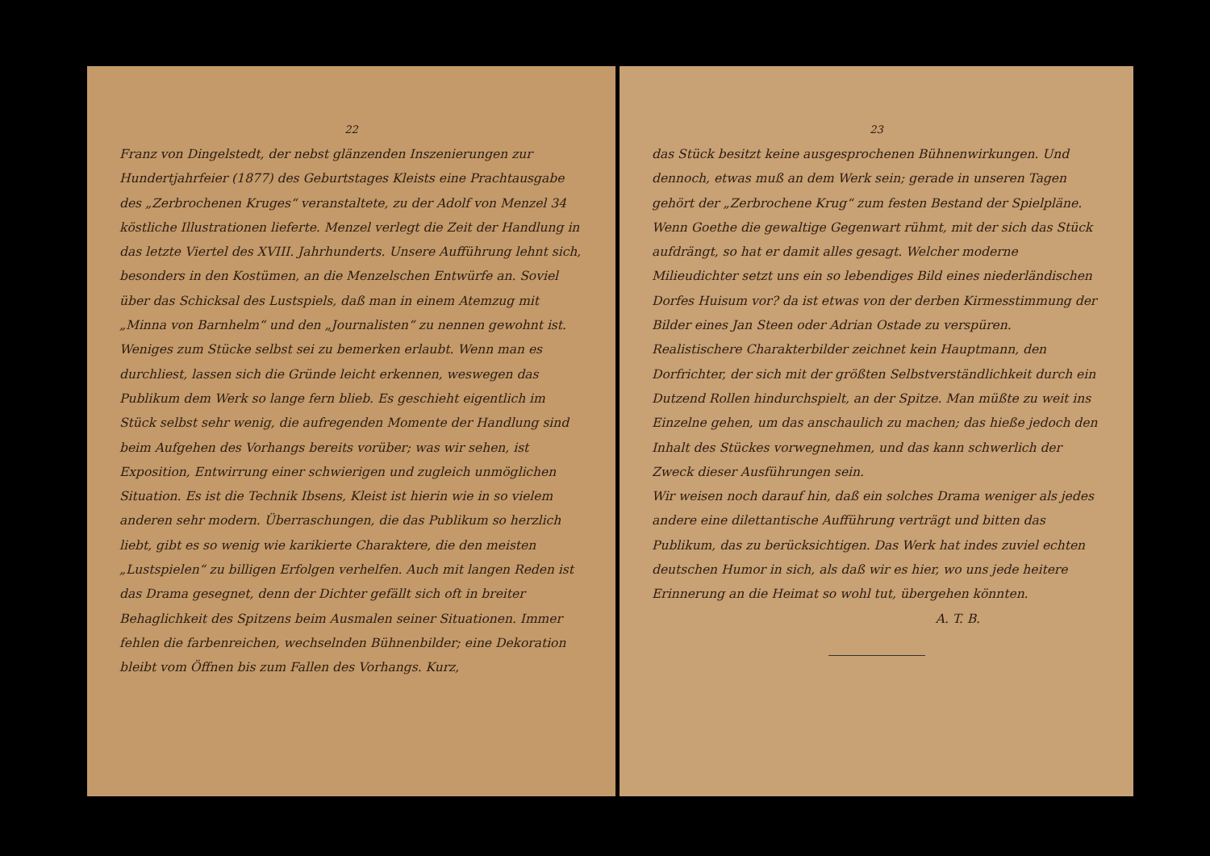22
Franz von Dingelstedt, der nebst glänzenden Inszenierungen zur Hundertjahrfeier (1877) des Geburtstages Kleists eine Prachtausgabe des „Zerbrochenen Kruges“ veranstaltete, zu der Adolf von Menzel 34 köstliche Illustrationen lieferte. Menzel verlegt die Zeit der Handlung in das letzte Viertel des XVIII. Jahrhunderts. Unsere Aufführung lehnt sich, besonders in den Kostümen, an die Menzelschen Entwürfe an. Soviel über das Schicksal des Lustspiels, daß man in einem Atemzug mit „Minna von Barnhelm“ und den „Journalisten“ zu nennen gewohnt ist.
Weniges zum Stücke selbst sei zu bemerken erlaubt. Wenn man es durchliest, lassen sich die Gründe leicht erkennen, weswegen das Publikum dem Werk so lange fern blieb. Es geschieht eigentlich im Stück selbst sehr wenig, die aufregenden Momente der Handlung sind beim Aufgehen des Vorhangs bereits vorüber; was wir sehen, ist Exposition, Entwirrung einer schwierigen und zugleich unmöglichen Situation. Es ist die Technik Ibsens, Kleist ist hierin wie in so vielem anderen sehr modern. Überraschungen, die das Publikum so herzlich liebt, gibt es so wenig wie karikierte Charaktere, die den meisten „Lustspielen“ zu billigen Erfolgen verhelfen. Auch mit langen Reden ist das Drama gesegnet, denn der Dichter gefällt sich oft in breiter Behaglichkeit des Spitzens beim Ausmalen seiner Situationen. Immer fehlen die farbenreichen, wechselnden Bühnenbilder; eine Dekoration bleibt vom Öffnen bis zum Fallen des Vorhangs. Kurz,
23
das Stück besitzt keine ausgesprochenen Bühnenwirkungen. Und dennoch, etwas muß an dem Werk sein; gerade in unseren Tagen gehört der „Zerbrochene Krug“ zum festen Bestand der Spielpläne. Wenn Goethe die gewaltige Gegenwart rühmt, mit der sich das Stück aufdrängt, so hat er damit alles gesagt. Welcher moderne Milieudichter setzt uns ein so lebendiges Bild eines niederländischen Dorfes Huisum vor? da ist etwas von der derben Kirmesstimmung der Bilder eines Jan Steen oder Adrian Ostade zu verspüren. Realistischere Charakterbilder zeichnet kein Hauptmann, den Dorfrichter, der sich mit der größten Selbstverständlichkeit durch ein Dutzend Rollen hindurchspielt, an der Spitze. Man müßte zu weit ins Einzelne gehen, um das anschaulich zu machen; das hieße jedoch den Inhalt des Stückes vorwegnehmen, und das kann schwerlich der Zweck dieser Ausführungen sein.
Wir weisen noch darauf hin, daß ein solches Drama weniger als jedes andere eine dilettantische Aufführung verträgt und bitten das Publikum, das zu berücksichtigen. Das Werk hat indes zuviel echten deutschen Humor in sich, als daß wir es hier, wo uns jede heitere Erinnerung an die Heimat so wohl tut, übergehen könnten.
A. T. B.